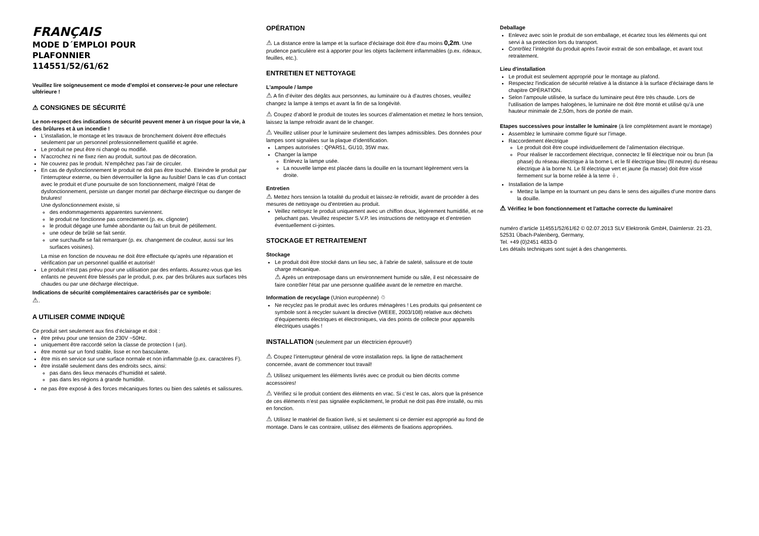FRANÇAIS
MODE D´EMPLOI POUR
PLAFONNIER
114551/52/61/62
Veuillez lire soigneusement ce mode d'emploi et conservez-le pour une relecture ultérieure !
⚠ CONSIGNES DE SÉCURITÉ
Le non-respect des indications de sécurité peuvent mener à un risque pour la vie, à des brûlures et à un incendie !
L’installation, le montage et les travaux de bronchement doivent être effectués seulement par un personnel professionnellement qualifié et agrée.
Le produit ne peut être ni changé ou modifié.
N’accrochez ni ne fixez rien au produit, surtout pas de décoration.
Ne couvrez pas le produit. N’empêchez pas l’air de circuler.
En cas de dysfonctionnement le produit ne doit pas être touché. Eteindre le produit par l’interrupteur externe, ou bien déverrouiller la ligne au fusible! Dans le cas d’un contact avec le produit et d’une poursuite de son fonctionnement, malgré l’état de dysfonctionnement, persiste un danger mortel par décharge électrique ou danger de brulures!
Une dysfonctionnement existe, si
des endommagements apparentes surviennent.
le produit ne fonctionne pas correctement (p. ex. clignoter)
le produit dégage une fumée abondante ou fait un bruit de pétillement.
une odeur de brûlé se fait sentir.
une surchauffe se fait remarquer (p. ex. changement de couleur, aussi sur les surfaces voisines).
La mise en fonction de nouveau ne doit être effectuée qu’après une réparation et vérification par un personnel qualifié et autorisé!
Le produit n'est pas prévu pour une utilisation par des enfants. Assurez-vous que les enfants ne peuvent être blessés par le produit, p.ex. par des brûlures aux surfaces très chaudes ou par une décharge électrique.
Indications de sécurité complémentaires caractérisés par ce symbole:
⚠.
A UTILISER COMME INDIQUÈ
Ce produit sert seulement aux fins d’éclairage et doit :
être prévu pour une tension de 230V ~50Hz.
uniquement être raccordé selon la classe de protection I (un).
être monté sur un fond stable, lisse et non basculante.
être mis en service sur une surface normale et non inflammable (p.ex. caractères F).
être installé seulement dans des endroits secs, ainsi:
pas dans des lieux menacés d’humidité et saleté.
pas dans les régions à grande humidité.
ne pas être exposé à des forces mécaniques fortes ou bien des saletés et salissures.
OPÉRATION
⚠ La distance entre la lampe et la surface d'éclairage doit être d'au moins 0,2m. Une prudence particulière est à apporter pour les objets facilement inflammables (p.ex. rideaux, feuilles, etc.).
ENTRETIEN ET NETTOYAGE
L'ampoule / lampe
⚠ A fin d’éviter des dégâts aux personnes, au luminaire ou à d’autres choses, veuillez changez la lampe à temps et avant la fin de sa longévité.
⚠ Coupez d’abord le produit de toutes les sources d’alimentation et mettez le hors tension, laissez la lampe refroidir avant de le changer.
⚠ Veuillez utiliser pour le luminaire seulement des lampes admissibles. Des données pour lampes sont signalées sur la plaque d’identification.
Lampes autorisées : QPAR51, GU10, 35W max.
Changer la lampe
Enlevez la lampe usée.
La nouvelle lampe est placée dans la douille en la tournant légèrement vers la droite.
Entretien
⚠ Mettez hors tension la totalité du produit et laissez-le refroidir, avant de procéder à des mesures de nettoyage ou d'entretien au produit.
Veillez nettoyez le produit uniquement avec un chiffon doux, légèrement humidifié, et ne peluchant pas. Veuillez respecter S.V.P. les instructions de nettoyage et d’entretien éventuellement ci-jointes.
STOCKAGE ET RETRAITEMENT
Stockage
Le produit doit être stocké dans un lieu sec, à l’abrie de saleté, salissure et de toute charge mécanique.
⚠ Après un entreposage dans un environnement humide ou sâle, il est nécessaire de faire contrôler l'état par une personne qualifiée avant de le remettre en marche.
Information de recyclage (Union européenne) ♲
Ne recyclez pas le produit avec les ordures ménagères ! Les produits qui présentent ce symbole sont à recycler suivant la directive (WEEE, 2003/108) relative aux déchets d'équipements électriques et électroniques, via des points de collecte pour appareils électriques usagés !
INSTALLATION (seulement par un électricien éprouvé!)
⚠ Coupez l’interrupteur général de votre installation reps. la ligne de rattachement concernée, avant de commencer tout travail!
⚠ Utilisez uniquement les éléments livrés avec ce produit ou bien décrits comme accessoires!
⚠ Vérifiez si le produit contient des éléments en vrac. Si c’est le cas, alors que la présence de ces éléments n’est pas signalée explicitement, le produit ne doit pas être installé, ou mis en fonction.
⚠ Utilisez le matériel de fixation livré, si et seulement si ce dernier est approprié au fond de montage. Dans le cas contraire, utilisez des éléments de fixations appropriées.
Deballage
Enlevez avec soin le produit de son emballage, et écartez tous les éléments qui ont servi à sa protection lors du transport.
Contrôlez l’intégrité du produit après l’avoir extrait de son emballage, et avant tout retraitement.
Lieu d'installation
Le produit est seulement approprié pour le montage au plafond.
Respectez l'indication de sécurité relative à la distance à la surface d'éclairage dans le chapitre OPÉRATION.
Selon l’ampoule utilisée, la surface du luminaire peut être très chaude. Lors de l'utilisation de lampes halogènes, le luminaire ne doit être monté et utilisé qu’à une hauteur minimale de 2,50m, hors de portée de main.
Etapes successives pour installer le luminaire (à lire complètement avant le montage)
Assemblez le luminaire comme figuré sur l’image.
Raccordement électrique
Le produit doit être coupé individuellement de l’alimentation électrique.
Pour réaliser le raccordement électrique, connectez le fil électrique noir ou brun (la phase) du réseau électrique à la borne L et le fil électrique bleu (fil neutre) du réseau électrique à la borne N. Le fil électrique vert et jaune (la masse) doit être vissé fermement sur la borne reliée à la terre ⏚.
Installation de la lampe
Mettez la lampe en la tournant un peu dans le sens des aiguilles d’une montre dans la douille.
⚠ Vérifiez le bon fonctionnement et l’attache correcte du luminaire!
numéro d’article 114551/52/61/62 © 02.07.2013 SLV Elektronik GmbH, Daimlerstr. 21-23, 52531 Übach-Palenberg, Germany,
Tel. +49 (0)2451 4833-0
Les détails techniques sont sujet à des changements.